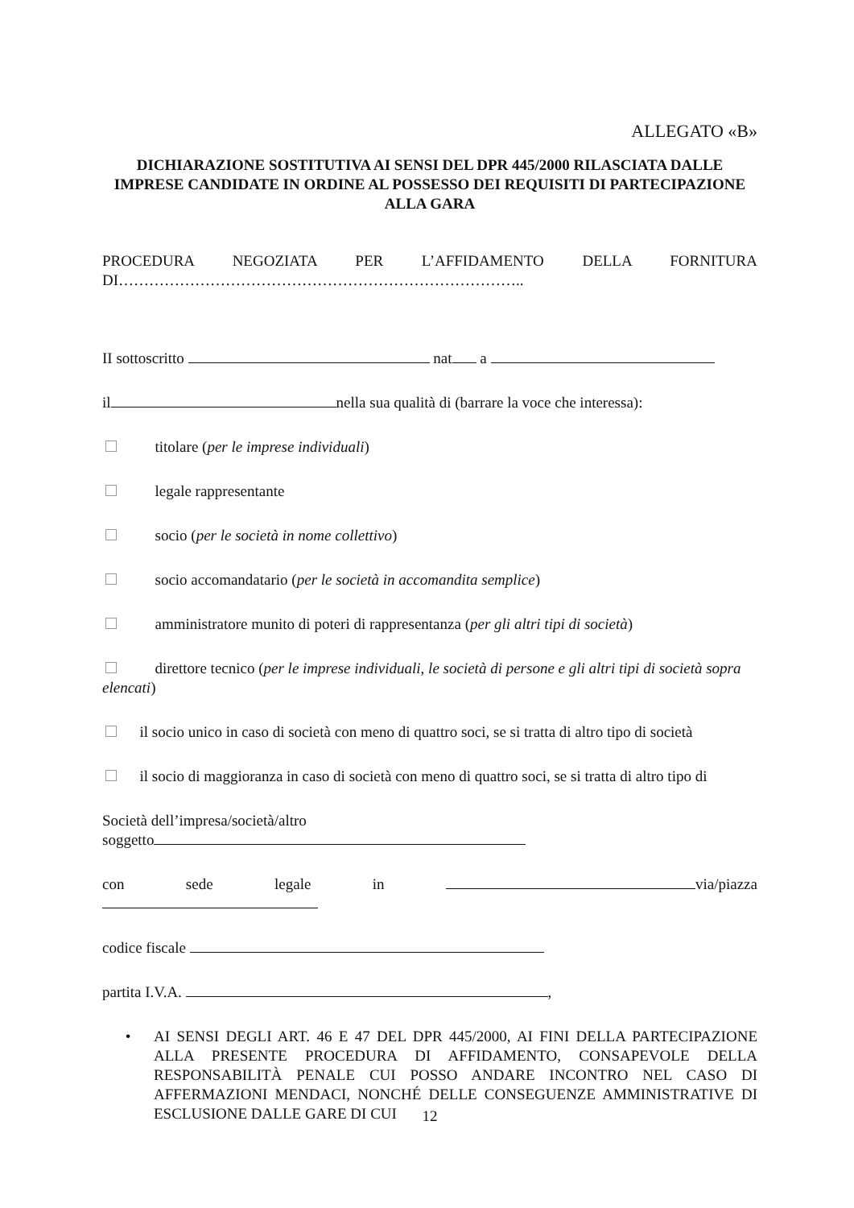ALLEGATO «B»
DICHIARAZIONE SOSTITUTIVA AI SENSI DEL DPR 445/2000 RILASCIATA DALLE IMPRESE CANDIDATE IN ORDINE AL POSSESSO DEI REQUISITI DI PARTECIPAZIONE ALLA GARA
PROCEDURA NEGOZIATA PER L’AFFIDAMENTO DELLA FORNITURA
DI……………………………………………………………………..
II sottoscritto nat a
il nella sua qualità di (barrare la voce che interessa):
titolare (per le imprese individuali)
legale rappresentante
socio (per le società in nome collettivo)
socio accomandatario (per le società in accomandita semplice)
amministratore munito di poteri di rappresentanza (per gli altri tipi di società)
direttore tecnico (per le imprese individuali, le società di persone e gli altri tipi di società sopra elencati)
il socio unico in caso di società con meno di quattro soci, se si tratta di altro tipo di società
il socio di maggioranza in caso di società con meno di quattro soci, se si tratta di altro tipo di
Società dell’impresa/società/altro
soggetto
con sede legale in via/piazza
codice fiscale
partita I.V.A. ,
• AI SENSI DEGLI ART. 46 E 47 DEL DPR 445/2000, AI FINI DELLA PARTECIPAZIONE ALLA PRESENTE PROCEDURA DI AFFIDAMENTO, CONSAPEVOLE DELLA RESPONSABILITÀ PENALE CUI POSSO ANDARE INCONTRO NEL CASO DI AFFERMAZIONI MENDACI, NONCHÉ DELLE CONSEGUENZE AMMINISTRATIVE DI ESCLUSIONE DALLE GARE DI CUI
12